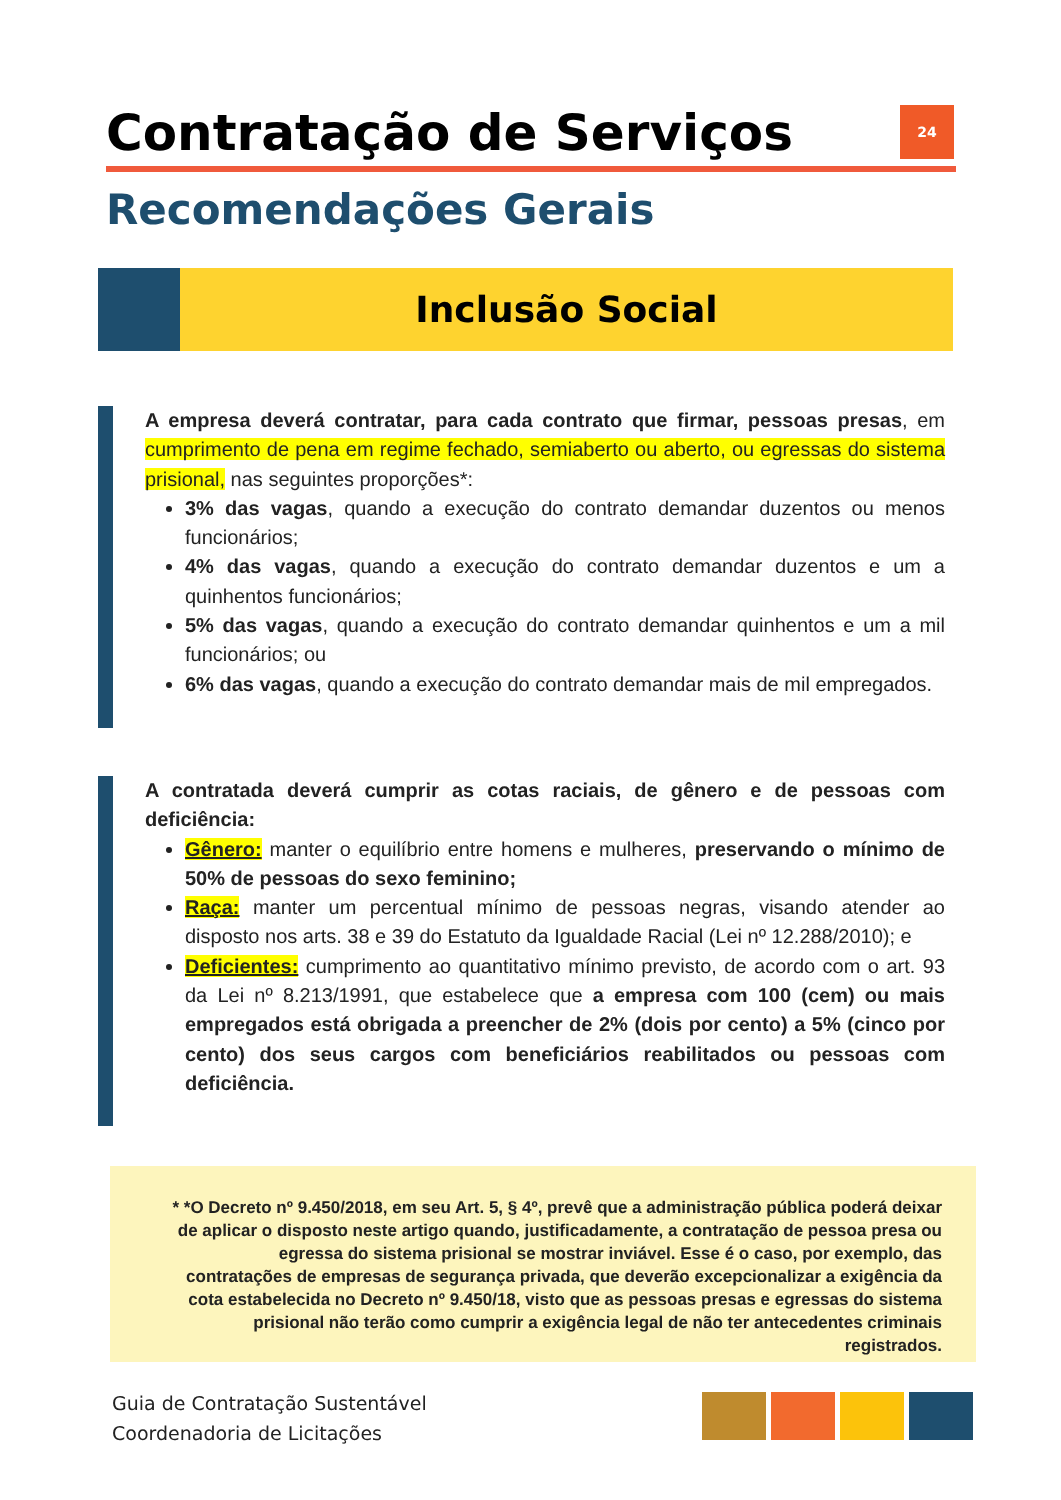Contratação de Serviços 24
Recomendações Gerais
Inclusão Social
A empresa deverá contratar, para cada contrato que firmar, pessoas presas, em cumprimento de pena em regime fechado, semiaberto ou aberto, ou egressas do sistema prisional, nas seguintes proporções*:
3% das vagas, quando a execução do contrato demandar duzentos ou menos funcionários;
4% das vagas, quando a execução do contrato demandar duzentos e um a quinhentos funcionários;
5% das vagas, quando a execução do contrato demandar quinhentos e um a mil funcionários; ou
6% das vagas, quando a execução do contrato demandar mais de mil empregados.
A contratada deverá cumprir as cotas raciais, de gênero e de pessoas com deficiência:
Gênero: manter o equilíbrio entre homens e mulheres, preservando o mínimo de 50% de pessoas do sexo feminino;
Raça: manter um percentual mínimo de pessoas negras, visando atender ao disposto nos arts. 38 e 39 do Estatuto da Igualdade Racial (Lei nº 12.288/2010); e
Deficientes: cumprimento ao quantitativo mínimo previsto, de acordo com o art. 93 da Lei nº 8.213/1991, que estabelece que a empresa com 100 (cem) ou mais empregados está obrigada a preencher de 2% (dois por cento) a 5% (cinco por cento) dos seus cargos com beneficiários reabilitados ou pessoas com deficiência.
* *O Decreto nº 9.450/2018, em seu Art. 5, § 4º, prevê que a administração pública poderá deixar de aplicar o disposto neste artigo quando, justificadamente, a contratação de pessoa presa ou egressa do sistema prisional se mostrar inviável. Esse é o caso, por exemplo, das contratações de empresas de segurança privada, que deverão excepcionalizar a exigência da cota estabelecida no Decreto nº 9.450/18, visto que as pessoas presas e egressas do sistema prisional não terão como cumprir a exigência legal de não ter antecedentes criminais registrados.
Guia de Contratação Sustentável
Coordenadoria de Licitações